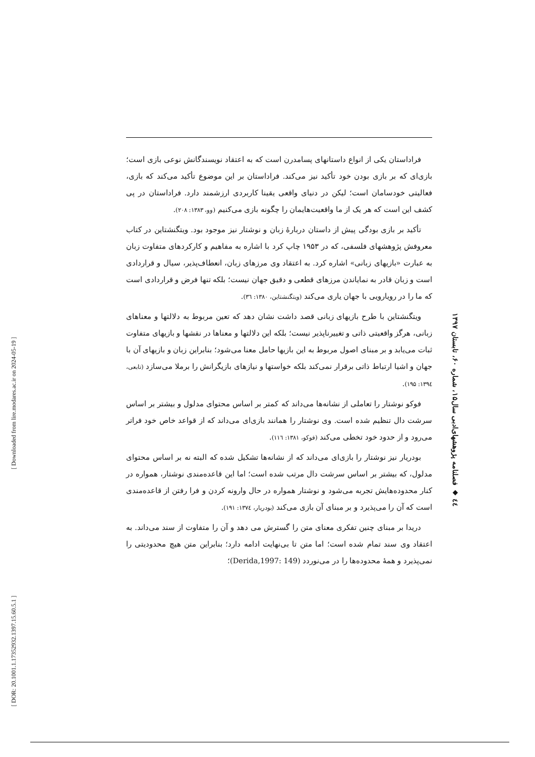[ Downloaded from lire.modares.ac.ir on 2024-05-19 ]
[ DOR: 20.1001.1.17352932.1397.15.60.5.1 ]
٤٤ ◆ فصلنامه پژوهشهای‌ادبی سال‌۱۵، شماره ۶۰، تابستان ۱۳۹۷
فراداستان یکی از انواع داستانهای پسامدرن است که به اعتقاد نویسندگانش نوعی بازی است؛ بازی‌ای که بر بازی بودن خود تأکید نیز می‌کند. فراداستان بر این موضوع تأکید می‌کند که بازی، فعالیتی خودسامان است؛ لیکن در دنیای واقعی یقینا کاربردی ارزشمند دارد. فراداستان در پی کشف این است که هر یک از ما واقعیت‌هایمان را چگونه بازی می‌کنیم (وو، ۱۳۸۳: ۲۰۸).
تأکید بر بازی بودگی پیش از داستان دربارهٔ زبان و نوشتار نیز موجود بود. ویتگنشتاین در کتاب معروفش پژوهشهای فلسفی، که در ۱۹۵۳ چاپ کرد با اشاره به مفاهیم و کارکردهای متفاوت زبان به عبارت «بازیهای زبانی» اشاره کرد. به اعتقاد وی مرزهای زبان، انعطاف‌پذیر، سیال و قراردادی است و زبان قادر به نمایاندن مرزهای قطعی و دقیق جهان نیست؛ بلکه تنها فرض و قراردادی است که ما را در رویارویی با جهان یاری می‌کند (ویتگنشتاین، ۱۳۸۰: ۳٦).
ویتگنشتاین با طرح بازیهای زبانی قصد داشت نشان دهد که تعین مربوط به دلالتها و معناهای زبانی، هرگز واقعیتی ذاتی و تغییرناپذیر نیست؛ بلکه این دلالتها و معناها در نقشها و بازیهای متفاوت ثبات می‌یابد و بر مبنای اصول مربوط به این بازیها حامل معنا می‌شود؛ بنابراین زبان و بازیهای آن با جهان و اشیا ارتباط ذاتی برقرار نمی‌کند بلکه خواستها و نیازهای بازیگرانش را برملا می‌سازد (تابعی، ۱۳۹٤: ۱۹۵).
فوکو نوشتار را تعاملی از نشانه‌ها می‌داند که کمتر بر اساس محتوای مدلول و بیشتر بر اساس سرشت دال تنظیم شده است. وی نوشتار را همانند بازی‌ای می‌داند که از قواعد خاص خود فراتر می‌رود و از حدود خود تخطی می‌کند (فوکو، ۱۳۸۱: ۱۱٦).
بودریار نیز نوشتار را بازی‌ای می‌داند که از نشانه‌ها تشکیل شده که البته نه بر اساس محتوای مدلول، که بیشتر بر اساس سرشت دال مرتب شده است؛ اما این قاعده‌مندی نوشتار، همواره در کنار محدوده‌هایش تجربه می‌شود و نوشتار همواره در حال وارونه کردن و فرا رفتن از قاعده‌مندی است که آن را می‌پذیرد و بر مبنای آن بازی می‌کند (بودریار، ۱۳۷٤: ۱۹۱).
دریدا بر مبنای چنین تفکری معنای متن را گسترش می دهد و آن را متفاوت از سند می‌داند. به اعتقاد وی سند تمام شده است؛ اما متن تا بی‌نهایت ادامه دارد؛ بنابراین متن هیچ محدودیتی را نمی‌پذیرد و همهٔ محدوده‌ها را در می‌نوردد (Derida,1997: 149)؛